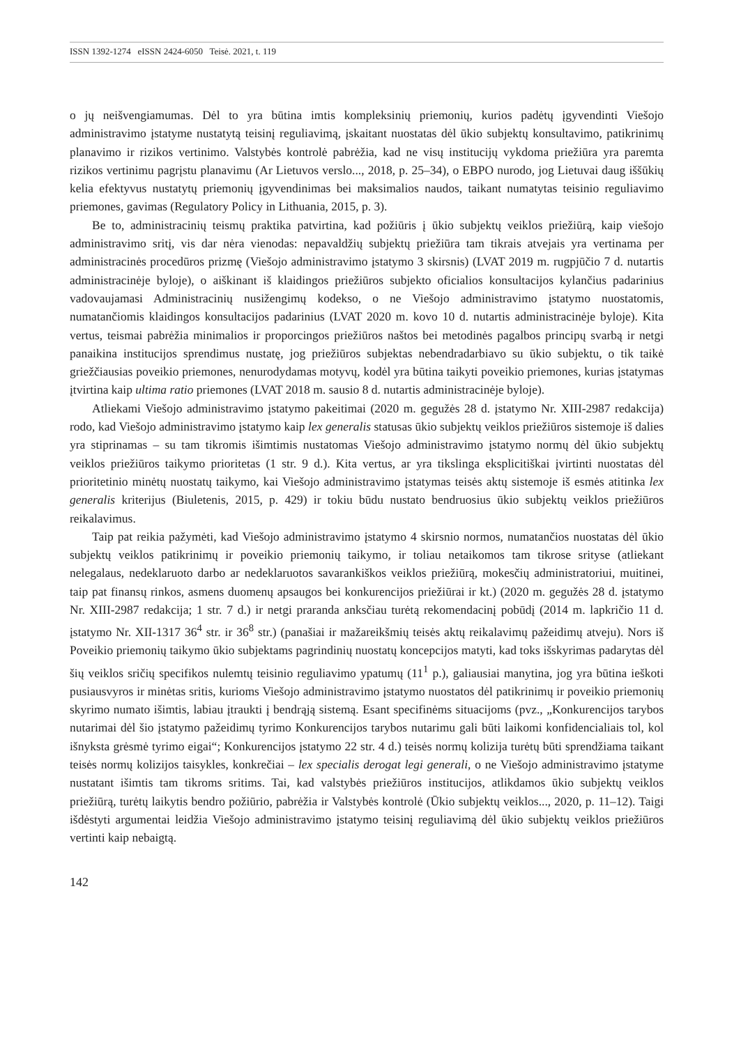ISSN 1392-1274 eISSN 2424-6050 Teisė. 2021, t. 119
o jų neišvengiamumas. Dėl to yra būtina imtis kompleksinių priemonių, kurios padėtų įgyvendinti Viešojo administravimo įstatyme nustatytą teisinį reguliavimą, įskaitant nuostatas dėl ūkio subjektų konsultavimo, patikrinimų planavimo ir rizikos vertinimo. Valstybės kontrolė pabrėžia, kad ne visų institucijų vykdoma priežiūra yra paremta rizikos vertinimu pagrįstu planavimu (Ar Lietuvos verslo..., 2018, p. 25–34), o EBPO nurodo, jog Lietuvai daug iššūkių kelia efektyvus nustatytų priemonių įgyvendinimas bei maksimalios naudos, taikant numatytas teisinio reguliavimo priemones, gavimas (Regulatory Policy in Lithuania, 2015, p. 3).
Be to, administracinių teismų praktika patvirtina, kad požiūris į ūkio subjektų veiklos priežiūrą, kaip viešojo administravimo sritį, vis dar nėra vienodas: nepavaldžių subjektų priežiūra tam tikrais atvejais yra vertinama per administracinės procedūros prizmę (Viešojo administravimo įstatymo 3 skirsnis) (LVAT 2019 m. rugpjūčio 7 d. nutartis administracinėje byloje), o aiškinant iš klaidingos priežiūros subjekto oficialios konsultacijos kylančius padarinius vadovaujamasi Administracinių nusižengimų kodekso, o ne Viešojo administravimo įstatymo nuostatomis, numatančiomis klaidingos konsultacijos padarinius (LVAT 2020 m. kovo 10 d. nutartis administracinėje byloje). Kita vertus, teismai pabrėžia minimalios ir proporcingos priežiūros naštos bei metodinės pagalbos principų svarbą ir netgi panaikina institucijos sprendimus nustatę, jog priežiūros subjektas nebendradarbiavo su ūkio subjektu, o tik taikė griežčiausias poveikio priemones, nenurodydamas motyvų, kodėl yra būtina taikyti poveikio priemones, kurias įstatymas įtvirtina kaip ultima ratio priemones (LVAT 2018 m. sausio 8 d. nutartis administracinėje byloje).
Atliekami Viešojo administravimo įstatymo pakeitimai (2020 m. gegužės 28 d. įstatymo Nr. XIII-2987 redakcija) rodo, kad Viešojo administravimo įstatymo kaip lex generalis statusas ūkio subjektų veiklos priežiūros sistemoje iš dalies yra stiprinamas – su tam tikromis išimtimis nustatomas Viešojo administravimo įstatymo normų dėl ūkio subjektų veiklos priežiūros taikymo prioritetas (1 str. 9 d.). Kita vertus, ar yra tikslinga eksplicitiškai įvirtinti nuostatas dėl prioritetinio minėtų nuostatų taikymo, kai Viešojo administravimo įstatymas teisės aktų sistemoje iš esmės atitinka lex generalis kriterijus (Biuletenis, 2015, p. 429) ir tokiu būdu nustato bendruosius ūkio subjektų veiklos priežiūros reikalavimus.
Taip pat reikia pažymėti, kad Viešojo administravimo įstatymo 4 skirsnio normos, numatančios nuostatas dėl ūkio subjektų veiklos patikrinimų ir poveikio priemonių taikymo, ir toliau netaikomos tam tikrose srityse (atliekant nelegalaus, nedeklaruoto darbo ar nedeklaruotos savarankiškos veiklos priežiūrą, mokesčių administratoriui, muitinei, taip pat finansų rinkos, asmens duomenų apsaugos bei konkurencijos priežiūrai ir kt.) (2020 m. gegužės 28 d. įstatymo Nr. XIII-2987 redakcija; 1 str. 7 d.) ir netgi praranda anksčiau turėtą rekomendacinį pobūdį (2014 m. lapkričio 11 d. įstatymo Nr. XII-1317 36<sup>4</sup> str. ir 36<sup>8</sup> str.) (panašiai ir mažareikšmių teisės aktų reikalavimų pažeidimų atveju). Nors iš Poveikio priemonių taikymo ūkio subjektams pagrindinių nuostatų koncepcijos matyti, kad toks išskyrimas padarytas dėl šių veiklos sričių specifikos nulemtų teisinio reguliavimo ypatumų (11<sup>1</sup> p.), galiausiai manytina, jog yra būtina ieškoti pusiausvyros ir minėtas sritis, kurioms Viešojo administravimo įstatymo nuostatos dėl patikrinimų ir poveikio priemonių skyrimo numato išimtis, labiau įtraukti į bendrąją sistemą. Esant specifinėms situacijoms (pvz., „Konkurencijos tarybos nutarimai dėl šio įstatymo pažeidimų tyrimo Konkurencijos tarybos nutarimu gali būti laikomi konfidencialiais tol, kol išnyksta grėsmė tyrimo eigai“; Konkurencijos įstatymo 22 str. 4 d.) teisės normų kolizija turėtų būti sprendžiama taikant teisės normų kolizijos taisykles, konkrečiai – lex specialis derogat legi generali, o ne Viešojo administravimo įstatyme nustatant išimtis tam tikroms sritims. Tai, kad valstybės priežiūros institucijos, atlikdamos ūkio subjektų veiklos priežiūrą, turėtų laikytis bendro požiūrio, pabrėžia ir Valstybės kontrolė (Ūkio subjektų veiklos..., 2020, p. 11–12). Taigi išdėstyti argumentai leidžia Viešojo administravimo įstatymo teisinį reguliavimą dėl ūkio subjektų veiklos priežiūros vertinti kaip nebaigtą.
142